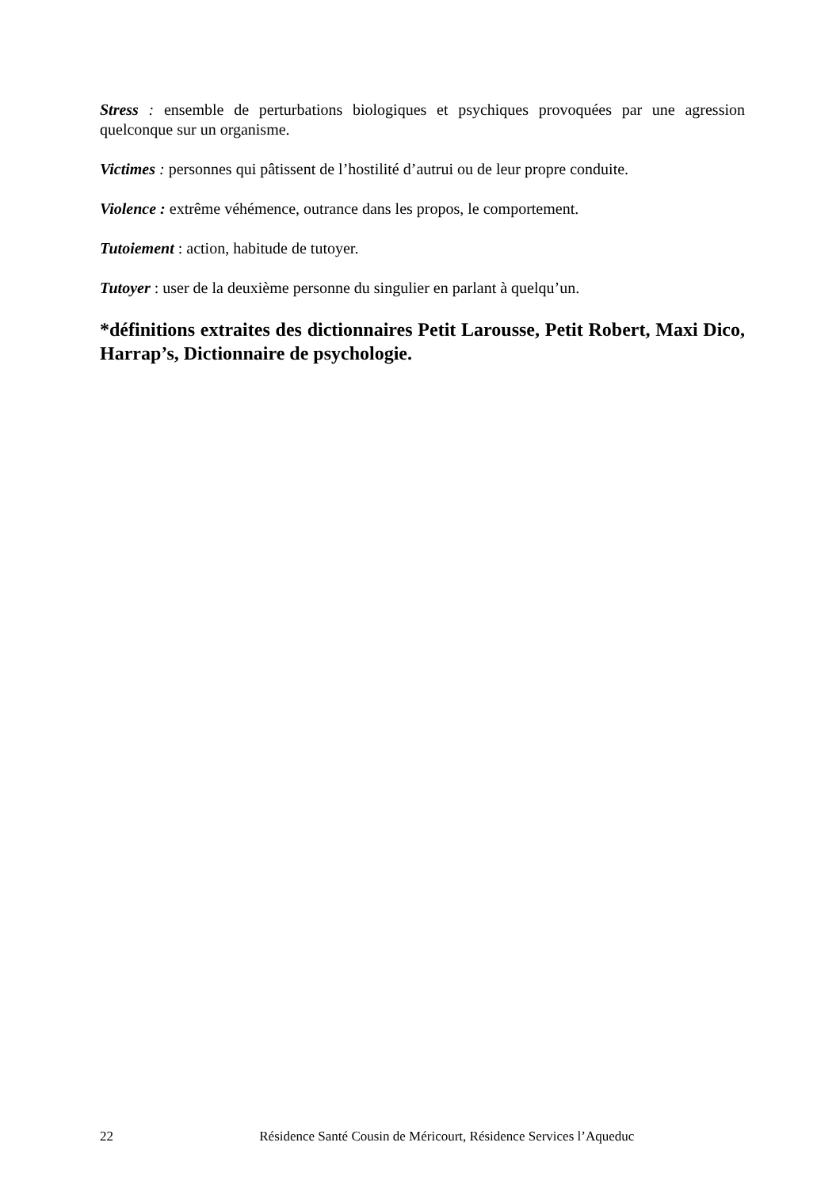Stress : ensemble de perturbations biologiques et psychiques provoquées par une agression quelconque sur un organisme.
Victimes : personnes qui pâtissent de l’hostilité d’autrui ou de leur propre conduite.
Violence : extrême véhémence, outrance dans les propos, le comportement.
Tutoiement : action, habitude de tutoyer.
Tutoyer : user de la deuxième personne du singulier en parlant à quelqu’un.
*définitions extraites des dictionnaires Petit Larousse, Petit Robert, Maxi Dico, Harrap’s, Dictionnaire de psychologie.
22 Résidence Santé Cousin de Méricourt, Résidence Services l’Aqueduc